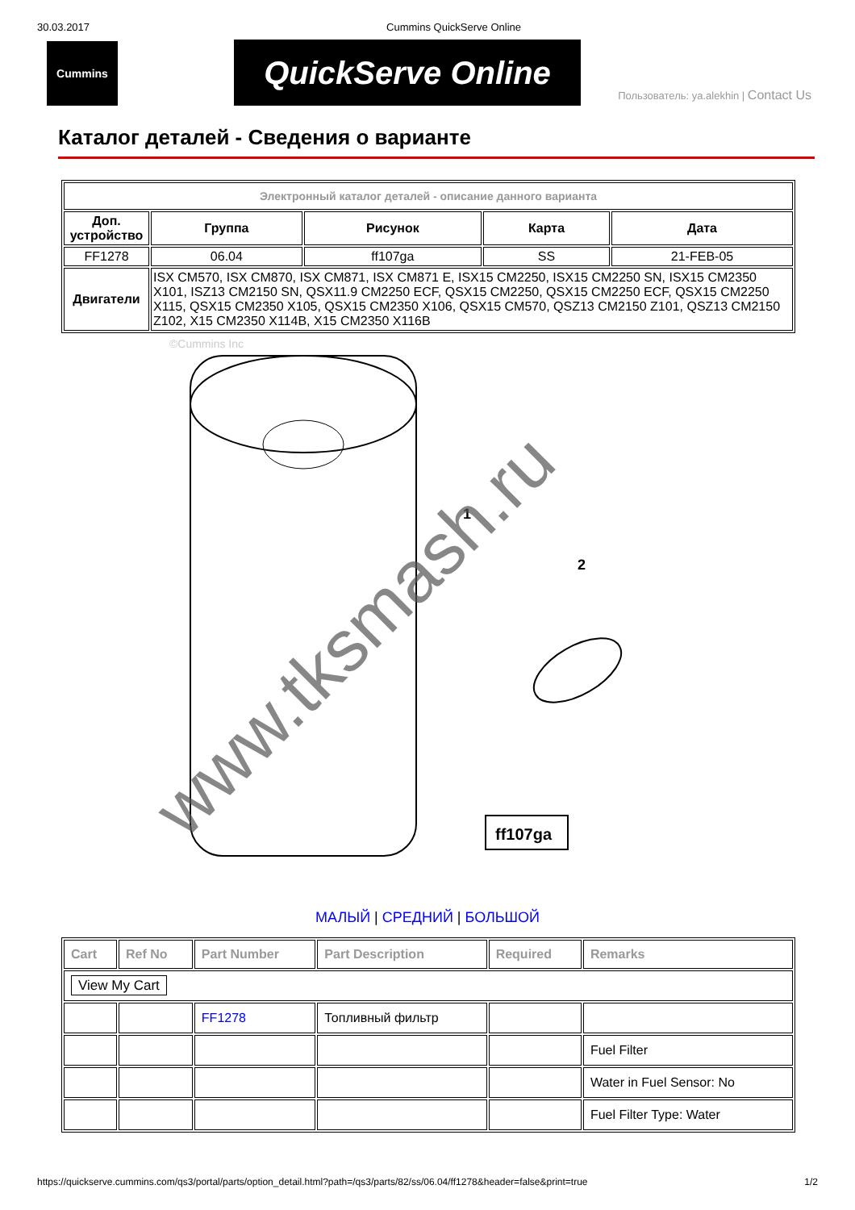30.03.2017 Cummins QuickServe Online
Cummins
QuickServe Online
Пользователь: ya.alekhin | Contact Us
Каталог деталей - Сведения о варианте
| Электронный каталог деталей - описание данного варианта | | | | |
| --- | --- | --- | --- | --- |
| Доп. устройство | Группа | Рисунок | Карта | Дата |
| FF1278 | 06.04 | ff107ga | SS | 21-FEB-05 |
| Двигатели | ISX CM570, ISX CM870, ISX CM871, ISX CM871 E, ISX15 CM2250, ISX15 CM2250 SN, ISX15 CM2350 X101, ISZ13 CM2150 SN, QSX11.9 CM2250 ECF, QSX15 CM2250, QSX15 CM2250 ECF, QSX15 CM2250 X115, QSX15 CM2350 X105, QSX15 CM2350 X106, QSX15 CM570, QSZ13 CM2150 Z101, QSZ13 CM2150 Z102, X15 CM2350 X114B, X15 CM2350 X116B | | | |
©Cummins Inc
1
2
ff107ga
www.tksmash.ru
МАЛЫЙ | СРЕДНИЙ | БОЛЬШОЙ
| Cart | Ref No | Part Number | Part Description | Required | Remarks |
| --- | --- | --- | --- | --- | --- |
| View My Cart | | | | | |
| | | FF1278 | Топливный фильтр | | |
| | | | | | Fuel Filter |
| | | | | | Water in Fuel Sensor: No |
| | | | | | Fuel Filter Type: Water |
https://quickserve.cummins.com/qs3/portal/parts/option_detail.html?path=/qs3/parts/82/ss/06.04/ff1278&header=false&print=true 1/2